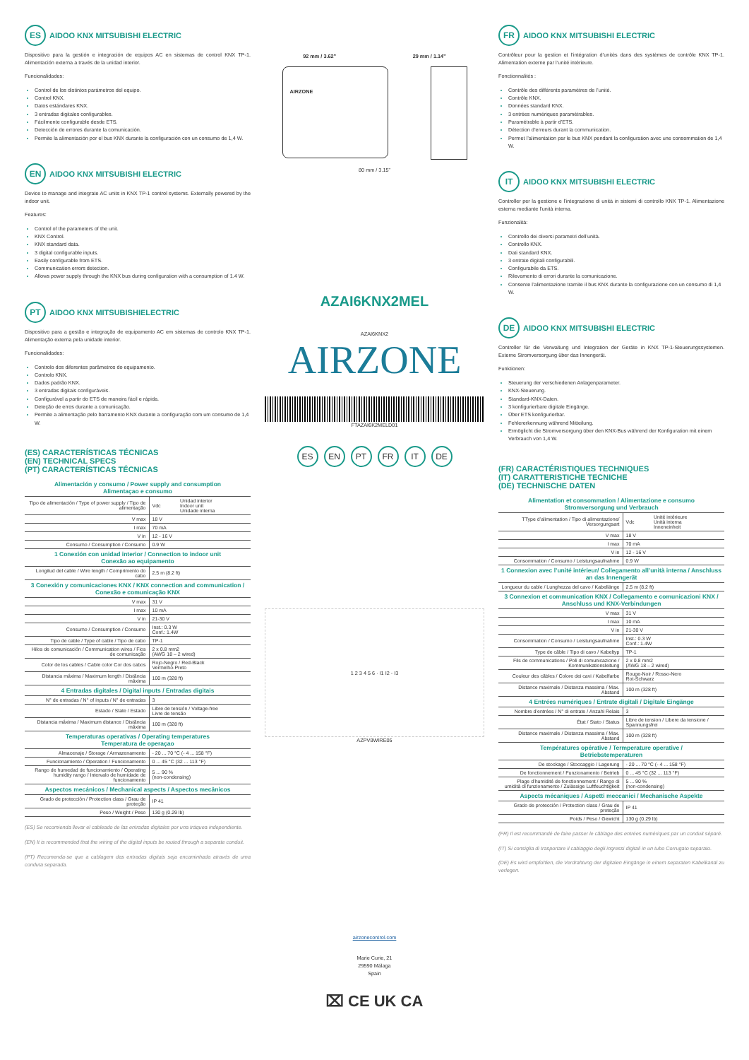ES AIDOO KNX MITSUBISHI ELECTRIC
Dispositivo para la gestión e integración de equipos AC en sistemas de control KNX TP-1. Alimentación externa a través de la unidad interior.
Funcionalidades:
Control de los distintos parámetros del equipo.
Control KNX.
Datos estándares KNX.
3 entradas digitales configurables.
Fácilmente configurable desde ETS.
Detección de errores durante la comunicación.
Permite la alimentación por el bus KNX durante la configuración con un consumo de 1,4 W.
EN AIDOO KNX MITSUBISHI ELECTRIC
Device to manage and integrate AC units in KNX TP-1 control systems. Externally powered by the indoor unit.
Features:
Control of the parameters of the unit.
KNX Control.
KNX standard data.
3 digital configurable inputs.
Easily configurable from ETS.
Communication errors detection.
Allows power supply through the KNX bus during configuration with a consumption of 1.4 W.
PT AIDOO KNX MITSUBISHIELECTRIC
Dispositivo para a gestão e integração de equipamento AC em sistemas de controlo KNX TP-1. Alimentação externa pela unidade interior.
Funcionalidades:
Controlo dos diferentes parâmetros do equipamento.
Controlo KNX.
Dados padrão KNX.
3 entradas digitais configuráveis.
Configurável a partir do ETS de maneira fácil e rápida.
Deteção de erros durante a comunicação.
Permite a alimentação pelo barramento KNX durante a configuração com um consumo de 1,4 W.
(ES) CARACTERÍSTICAS TÉCNICAS
(EN) TECHNICAL SPECS
(PT) CARACTERÍSTICAS TÉCNICAS
| Alimentación y consumo / Power supply and consumption Alimentaçao e consumo | | |
| --- | --- | --- |
| Tipo de alimentación / Type of power supply / Tipo de alimentação | Vdc | Unidad interior Indoor unit Unidade interna |
| V max | 18 V | |
| I max | 70 mA | |
| V in | 12 - 16 V | |
| Consumo / Consumption / Consumo | 0.9 W | |
| 1 Conexión con unidad interior / Connection to indoor unit Conexão ao equipamento | | |
| Longitud del cable / Wire length / Comprimento do cabo | 2.5 m (8.2 ft) | |
| 3 Conexión y comunicaciones KNX / KNX connection and communication / Conexão e comunicação KNX | | |
| V max | 31 V | |
| I max | 10 mA | |
| V in | 21-30 V | |
| Consumo / Consumption / Consumo | Inst.: 0.3 W Conf.: 1.4W | |
| Tipo de cable / Type of cable / Tipo de cabo | TP-1 | |
| Hilos de comunicación / Communication wires / Fios de comunicação | 2 x 0.8 mm2 (AWG 18 – 2 wired) | |
| Color de los cables / Cable color Cor dos cabos | Rojo-Negro / Red-Black Vermelho-Preto | |
| Distancia máxima / Maximum length / Distância máxima | 100 m (328 ft) | |
| 4 Entradas digitales / Digital inputs / Entradas digitais | | |
| N° de entradas / N° of inputs / N° de entradas | 3 | |
| Estado / State / Estado | Libre de tensión / Voltage-free Livre de tensão | |
| Distancia máxima / Maximum distance / Distância máxima | 100 m (328 ft) | |
| Temperaturas operativas / Operating temperatures Temperatura de operaçao | | |
| Almacenaje / Storage / Armazenamento | - 20 ... 70 °C (- 4 ... 158 °F) | |
| Funcionamiento / Operation / Funcionamento | 0 ... 45 °C (32 ... 113 °F) | |
| Rango de humedad de funcionamiento / Operating humidity rango / Intervalo de humidade de funcionamento | 5 ... 90 % (non-condensing) | |
| Aspectos mecánicos / Mechanical aspects / Aspectos mecânicos | | |
| Grado de protección / Protection class / Grau de proteção | IP 41 | |
| Peso / Weight / Peso | 130 g (0.29 lb) | |
(ES) Se recomienda llevar el cableado de las entradas digitales por una tráquea independiente.
(EN) It is recommended that the wiring of the digital inputs be routed through a separate conduit.
(PT) Recomenda-se que a cablagem das entradas digitais seja encaminhada através de uma conduta separada.
92 mm / 3.62” 29 mm / 1.14”
AIRZONE
80 mm / 3.15”
AZAI6KNX2MEL
AZAI6KNX2
AIRZONE
FTAZAI6K2MELD01
ES EN PT FR IT DE
1 2 3 4 5 6 · I1 I2 - I3
AZPV8WIRE05
airzonecontrol.com
Marie Curie, 21
29590 Málaga
Spain
⌧ CE UK CA
FR AIDOO KNX MITSUBISHI ELECTRIC
Contrôleur pour la gestion et l’intégration d’unités dans des systèmes de contrôle KNX TP-1. Alimentation externe par l’unité intérieure.
Fonctionnalités :
Contrôle des différents paramètres de l’unité.
Contrôle KNX.
Données standard KNX.
3 entrées numériques paramétrables.
Paramétrable à partir d’ETS.
Détection d’erreurs durant la communication.
Permet l’alimentation par le bus KNX pendant la configuration avec une consommation de 1,4 W.
IT AIDOO KNX MITSUBISHI ELECTRIC
Controller per la gestione e l’integrazione di unità in sistemi di controllo KNX TP-1. Alimentazione esterna mediante l’unità interna.
Funzionalità:
Controllo dei diversi parametri dell’unità.
Controllo KNX.
Dati standard KNX.
3 entrate digitali configurabili.
Configurabile da ETS.
Rilevamento di errori durante la comunicazione.
Consente l’alimentazione tramite il bus KNX durante la configurazione con un consumo di 1,4 W.
DE AIDOO KNX MITSUBISHI ELECTRIC
Controller für die Verwaltung und Integration der Geräte in KNX TP-1-Steuerungssystemen. Externe Stromversorgung über das Innengerät.
Funktionen:
Steuerung der verschiedenen Anlagenparameter.
KNX-Steuerung.
Standard-KNX-Daten.
3 konfigurierbare digitale Eingänge.
Über ETS konfigurierbar.
Fehlererkennung während Mitteilung.
Ermöglicht die Stromversorgung über den KNX-Bus während der Konfiguration mit einem Verbrauch von 1,4 W.
(FR) CARACTÉRISTIQUES TECHNIQUES
(IT) CARATTERISTICHE TECNICHE
(DE) TECHNISCHE DATEN
| Alimentation et consommation / Alimentazione e consumo Stromversorgung und Verbrauch | | |
| --- | --- | --- |
| TType d’alimentation / Tipo di alimentazione/ Versorgungsart | Vdc | Unité intérieure Unità interna Inneneinheit |
| V max | 18 V | |
| I max | 70 mA | |
| V in | 12 - 16 V | |
| Consommation / Consumo / Leistungsaufnahme | 0.9 W | |
| 1 Connexion avec l’unité intérieur/ Collegamento all’unità interna / Anschluss an das Innengerät | | |
| Longueur du cable / Lunghezza del cavo / Kabellänge | 2.5 m (8.2 ft) | |
| 3 Connexion et communication KNX / Collegamento e comunicazioni KNX / Anschluss und KNX-Verbindungen | | |
| V max | 31 V | |
| I max | 10 mA | |
| V in | 21-30 V | |
| Consommation / Consumo / Leistungsaufnahme | Inst.: 0.3 W Conf.: 1.4W | |
| Type de câble / Tipo di cavo / Kabeltyp | TP-1 | |
| Fils de communications / Poli di comunicazione / Kommunikationsleitung | 2 x 0.8 mm2 (AWG 18 – 2 wired) | |
| Couleur des câbles / Colore dei cavi / Kabelfarbe | Rouge-Noir / Rosso-Nero Rot-Schwarz | |
| Distance maximale / Distanza massima / Max. Abstand | 100 m (328 ft) | |
| 4 Entrées numériques / Entrate digitali / Digitale Eingänge | | |
| Nombre d’entrées / N° di entrate / Anzahl Relais | 3 | |
| État / Stato / Status | Libre de tension / Libere da tensione / Spannungsfrei | |
| Distance maximale / Distanza massima / Max. Abstand | 100 m (328 ft) | |
| Températures opérative / Termperature operative / Betriebstemperaturen | | |
| De stockage / Stoccaggio / Lagerung | - 20 ... 70 °C (- 4 ... 158 °F) | |
| De fonctionnement / Funzionamento / Betrieb | 0 ... 45 °C (32 ... 113 °F) | |
| Plage d’humidité de fonctionnement / Rango di umidità di funzionamento / Zulässige Luftfeuchtigkeit | 5 ... 90 % (non-condensing) | |
| Aspects mécaniques / Aspetti meccanici / Mechanische Aspekte | | |
| Grado de protección / Protection class / Grau de proteção | IP 41 | |
| Poids / Peso / Gewicht | 130 g (0.29 lb) | |
(FR) Il est recommandé de faire passer le câblage des entrées numériques par un conduit séparé.
(IT) Si consiglia di trasportare il cablaggio degli ingressi digitali in un tubo Corrugato separato.
(DE) Es wird empfohlen, die Verdrahtung der digitalen Eingänge in einem separaten Kabelkanal zu verlegen.